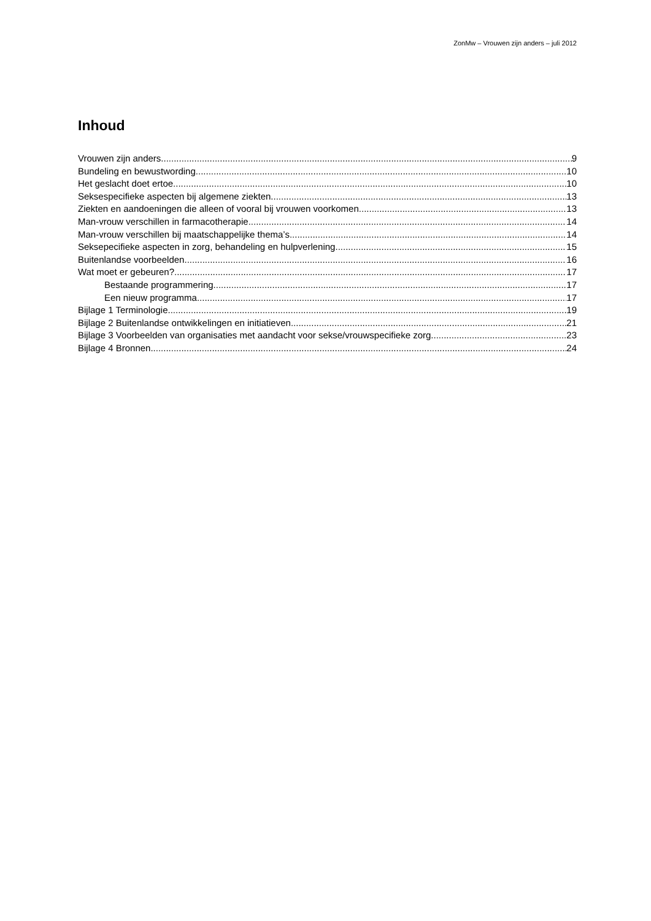ZonMw – Vrouwen zijn anders – juli 2012
Inhoud
Vrouwen zijn anders 9
Bundeling en bewustwording 10
Het geslacht doet ertoe 10
Seksespecifieke aspecten bij algemene ziekten 13
Ziekten en aandoeningen die alleen of vooral bij vrouwen voorkomen 13
Man-vrouw verschillen in farmacotherapie 14
Man-vrouw verschillen bij maatschappelijke thema’s 14
Seksepecifieke aspecten in zorg, behandeling en hulpverlening 15
Buitenlandse voorbeelden 16
Wat moet er gebeuren? 17
Bestaande programmering 17
Een nieuw programma 17
Bijlage 1 Terminologie 19
Bijlage 2 Buitenlandse ontwikkelingen en initiatieven 21
Bijlage 3 Voorbeelden van organisaties met aandacht voor sekse/vrouwspecifieke zorg 23
Bijlage 4 Bronnen 24